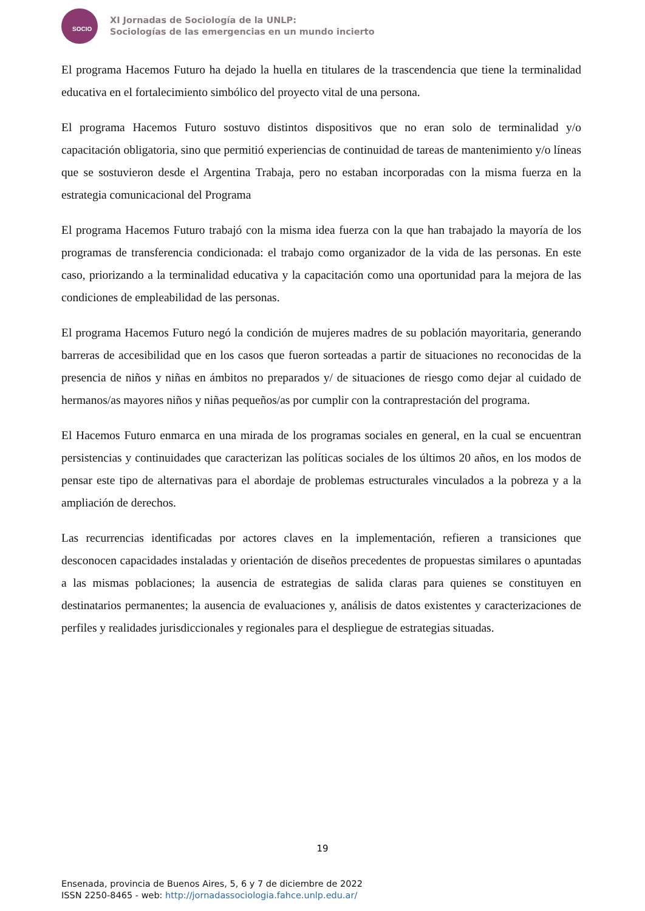SOCIO
XI Jornadas de Sociología de la UNLP:
Sociologías de las emergencias en un mundo incierto
El programa Hacemos Futuro ha dejado la huella en titulares de la trascendencia que tiene la terminalidad educativa en el fortalecimiento simbólico del proyecto vital de una persona.
El programa Hacemos Futuro sostuvo distintos dispositivos que no eran solo de terminalidad y/o capacitación obligatoria, sino que permitió experiencias de continuidad de tareas de mantenimiento y/o líneas que se sostuvieron desde el Argentina Trabaja, pero no estaban incorporadas con la misma fuerza en la estrategia comunicacional del Programa
El programa Hacemos Futuro trabajó con la misma idea fuerza con la que han trabajado la mayoría de los programas de transferencia condicionada: el trabajo como organizador de la vida de las personas. En este caso, priorizando a la terminalidad educativa y la capacitación como una oportunidad para la mejora de las condiciones de empleabilidad de las personas.
El programa Hacemos Futuro negó la condición de mujeres madres de su población mayoritaria, generando barreras de accesibilidad que en los casos que fueron sorteadas a partir de situaciones no reconocidas de la presencia de niños y niñas en ámbitos no preparados y/ de situaciones de riesgo como dejar al cuidado de hermanos/as mayores niños y niñas pequeños/as por cumplir con la contraprestación del programa.
El Hacemos Futuro enmarca en una mirada de los programas sociales en general, en la cual se encuentran persistencias y continuidades que caracterizan las políticas sociales de los últimos 20 años, en los modos de pensar este tipo de alternativas para el abordaje de problemas estructurales vinculados a la pobreza y a la ampliación de derechos.
Las recurrencias identificadas por actores claves en la implementación, refieren a transiciones que desconocen capacidades instaladas y orientación de diseños precedentes de propuestas similares o apuntadas a las mismas poblaciones; la ausencia de estrategias de salida claras para quienes se constituyen en destinatarios permanentes; la ausencia de evaluaciones y, análisis de datos existentes y caracterizaciones de perfiles y realidades jurisdiccionales y regionales para el despliegue de estrategias situadas.
19
Ensenada, provincia de Buenos Aires, 5, 6 y 7 de diciembre de 2022
ISSN 2250-8465 - web: http://jornadassociologia.fahce.unlp.edu.ar/